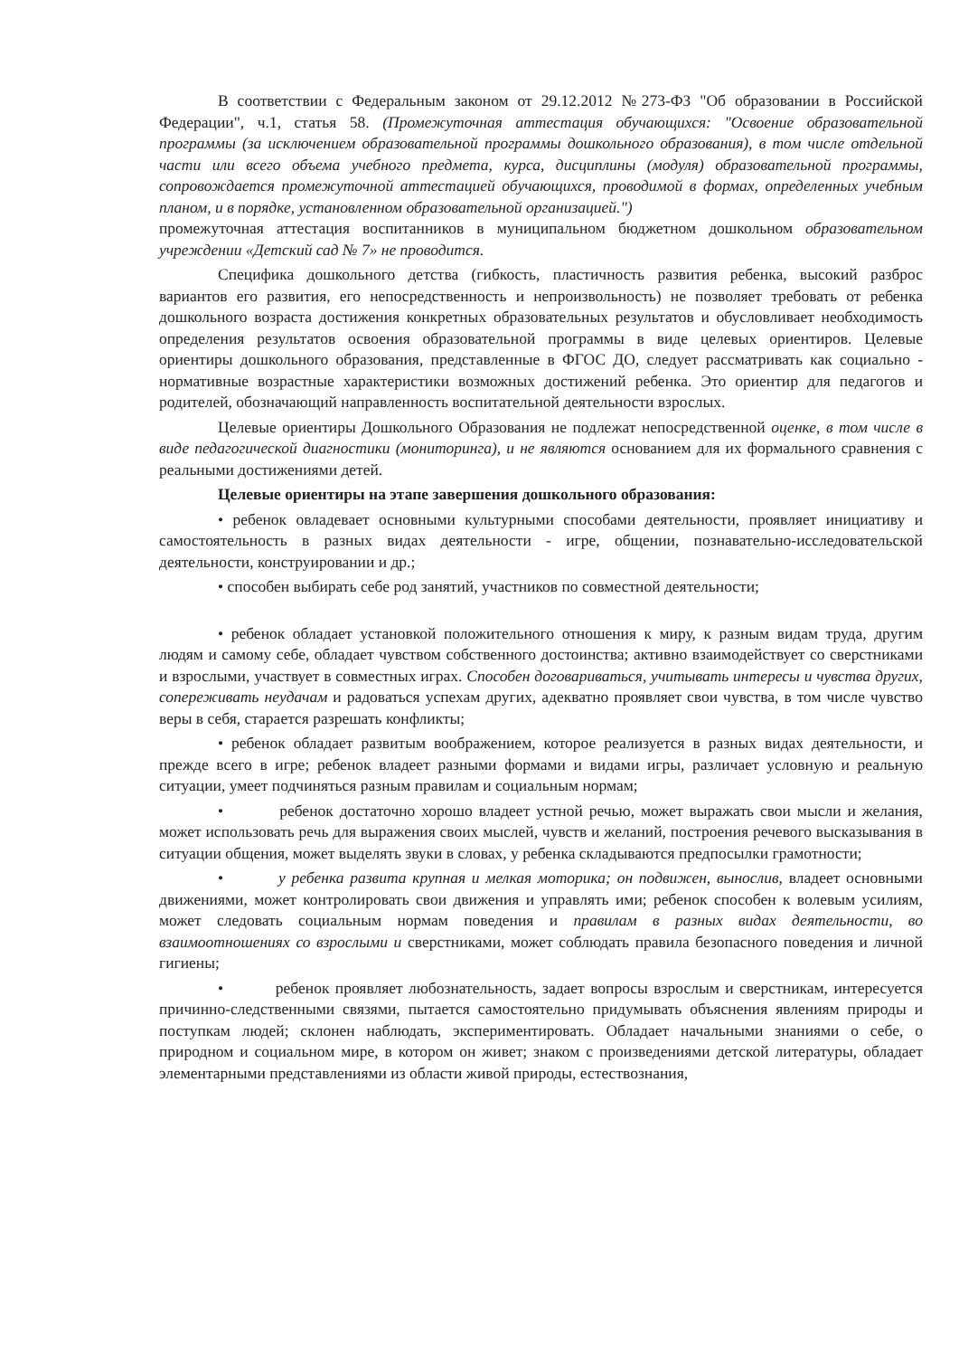В соответствии с Федеральным законом от 29.12.2012 №273-ФЗ "Об образовании в Российской Федерации", ч.1, статья 58. (Промежуточная аттестация обучающихся: "Освоение образовательной программы (за исключением образовательной программы дошкольного образования), в том числе отдельной части или всего объема учебного предмета, курса, дисциплины (модуля) образовательной программы, сопровождается промежуточной аттестацией обучающихся, проводимой в формах, определенных учебным планом, и в порядке, установленном образовательной организацией.")
промежуточная аттестация воспитанников в муниципальном бюджетном дошкольном образовательном учреждении «Детский сад № 7» не проводится.
Специфика дошкольного детства (гибкость, пластичность развития ребенка, высокий разброс вариантов его развития, его непосредственность и непроизвольность) не позволяет требовать от ребенка дошкольного возраста достижения конкретных образовательных результатов и обусловливает необходимость определения результатов освоения образовательной программы в виде целевых ориентиров. Целевые ориентиры дошкольного образования, представленные в ФГОС ДО, следует рассматривать как социально - нормативные возрастные характеристики возможных достижений ребенка. Это ориентир для педагогов и родителей, обозначающий направленность воспитательной деятельности взрослых.
Целевые ориентиры Дошкольного Образования не подлежат непосредственной оценке, в том числе в виде педагогической диагностики (мониторинга), и не являются основанием для их формального сравнения с реальными достижениями детей.
Целевые ориентиры на этапе завершения дошкольного образования:
• ребенок овладевает основными культурными способами деятельности, проявляет инициативу и самостоятельность в разных видах деятельности - игре, общении, познавательно-исследовательской деятельности, конструировании и др.;
• способен выбирать себе род занятий, участников по совместной деятельности;
• ребенок обладает установкой положительного отношения к миру, к разным видам труда, другим людям и самому себе, обладает чувством собственного достоинства; активно взаимодействует со сверстниками и взрослыми, участвует в совместных играх. Способен договариваться, учитывать интересы и чувства других, сопереживать неудачам и радоваться успехам других, адекватно проявляет свои чувства, в том числе чувство веры в себя, старается разрешать конфликты;
• ребенок обладает развитым воображением, которое реализуется в разных видах деятельности, и прежде всего в игре; ребенок владеет разными формами и видами игры, различает условную и реальную ситуации, умеет подчиняться разным правилам и социальным нормам;
• ребенок достаточно хорошо владеет устной речью, может выражать свои мысли и желания, может использовать речь для выражения своих мыслей, чувств и желаний, построения речевого высказывания в ситуации общения, может выделять звуки в словах, у ребенка складываются предпосылки грамотности;
• у ребенка развита крупная и мелкая моторика; он подвижен, вынослив, владеет основными движениями, может контролировать свои движения и управлять ими; ребенок способен к волевым усилиям, может следовать социальным нормам поведения и правилам в разных видах деятельности, во взаимоотношениях со взрослыми и сверстниками, может соблюдать правила безопасного поведения и личной гигиены;
• ребенок проявляет любознательность, задает вопросы взрослым и сверстникам, интересуется причинно-следственными связями, пытается самостоятельно придумывать объяснения явлениям природы и поступкам людей; склонен наблюдать, экспериментировать. Обладает начальными знаниями о себе, о природном и социальном мире, в котором он живет; знаком с произведениями детской литературы, обладает элементарными представлениями из области живой природы, естествознания,